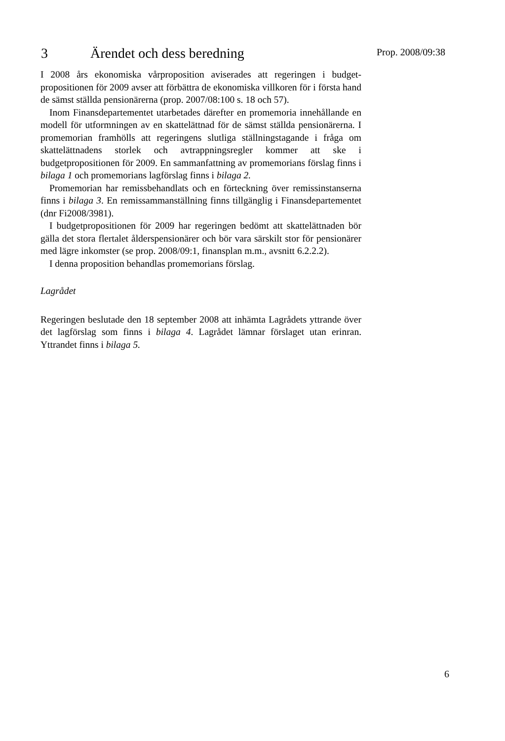3 Ärendet och dess beredning
Prop. 2008/09:38
I 2008 års ekonomiska vårproposition aviserades att regeringen i budget­propositionen för 2009 avser att förbättra de ekonomiska villkoren för i första hand de sämst ställda pensionärerna (prop. 2007/08:100 s. 18 och 57).
Inom Finansdepartementet utarbetades därefter en promemoria innehållande en modell för utformningen av en skattelättnad för de sämst ställda pensionärerna. I promemorian framhölls att regeringens slutliga ställningstagande i fråga om skattelättnadens storlek och avtrappningsregler kommer att ske i budgetpropositionen för 2009. En sammanfattning av promemorians förslag finns i bilaga 1 och promemorians lagförslag finns i bilaga 2.
Promemorian har remissbehandlats och en förteckning över remissinstanserna finns i bilaga 3. En remissammanställning finns tillgänglig i Finansdepartementet (dnr Fi2008/3981).
I budgetpropositionen för 2009 har regeringen bedömt att skattelättnaden bör gälla det stora flertalet ålderspensionärer och bör vara särskilt stor för pensionärer med lägre inkomster (se prop. 2008/09:1, finansplan m.m., avsnitt 6.2.2.2).
I denna proposition behandlas promemorians förslag.
Lagrådet
Regeringen beslutade den 18 september 2008 att inhämta Lagrådets yttrande över det lagförslag som finns i bilaga 4. Lagrådet lämnar förslaget utan erinran. Yttrandet finns i bilaga 5.
6